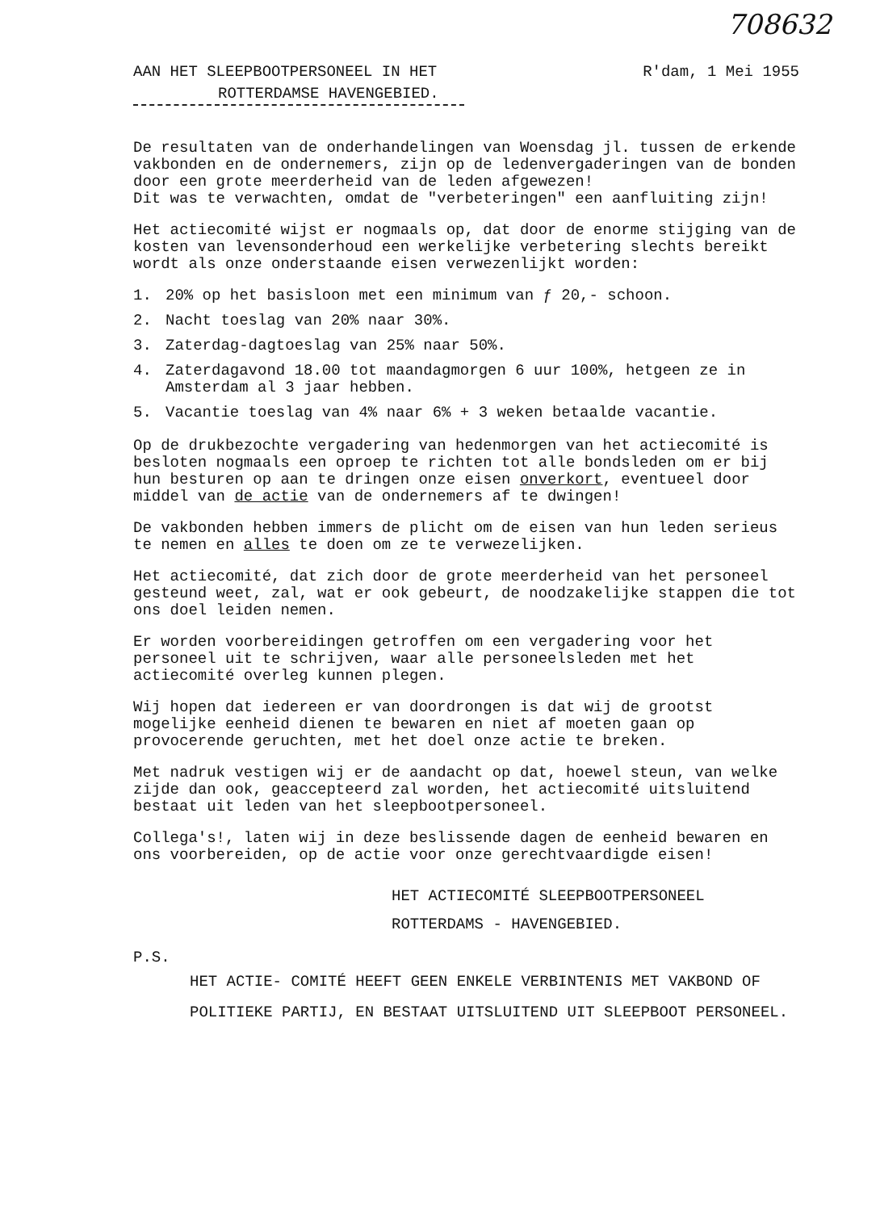708632
AAN HET SLEEPBOOTPERSONEEL IN HET R'dam, 1 Mei 1955
ROTTERDAMSE HAVENGEBIED.
De resultaten van de onderhandelingen van Woensdag jl. tussen de erkende vakbonden en de ondernemers, zijn op de ledenvergaderingen van de bonden door een grote meerderheid van de leden afgewezen!
Dit was te verwachten, omdat de "verbeteringen" een aanfluiting zijn!
Het actiecomité wijst er nogmaals op, dat door de enorme stijging van de kosten van levensonderhoud een werkelijke verbetering slechts bereikt wordt als onze onderstaande eisen verwezenlijkt worden:
1. 20% op het basisloon met een minimum van ƒ 20,- schoon.
2. Nacht toeslag van 20% naar 30%.
3. Zaterdag-dagtoeslag van 25% naar 50%.
4. Zaterdagavond 18.00 tot maandagmorgen 6 uur 100%, hetgeen ze in Amsterdam al 3 jaar hebben.
5. Vacantie toeslag van 4% naar 6% + 3 weken betaalde vacantie.
Op de drukbezochte vergadering van hedenmorgen van het actiecomité is besloten nogmaals een oproep te richten tot alle bondsleden om er bij hun besturen op aan te dringen onze eisen onverkort, eventueel door middel van de actie van de ondernemers af te dwingen!
De vakbonden hebben immers de plicht om de eisen van hun leden serieus te nemen en alles te doen om ze te verwezelijken.
Het actiecomité, dat zich door de grote meerderheid van het personeel gesteund weet, zal, wat er ook gebeurt, de noodzakelijke stappen die tot ons doel leiden nemen.
Er worden voorbereidingen getroffen om een vergadering voor het personeel uit te schrijven, waar alle personeelsleden met het actiecomité overleg kunnen plegen.
Wij hopen dat iedereen er van doordrongen is dat wij de grootst mogelijke eenheid dienen te bewaren en niet af moeten gaan op provocerende geruchten, met het doel onze actie te breken.
Met nadruk vestigen wij er de aandacht op dat, hoewel steun, van welke zijde dan ook, geaccepteerd zal worden, het actiecomité uitsluitend bestaat uit leden van het sleepbootpersoneel.
Collega's!, laten wij in deze beslissende dagen de eenheid bewaren en ons voorbereiden, op de actie voor onze gerechtvaardigde eisen!
HET ACTIECOMITÉ SLEEPBOOTPERSONEEL
ROTTERDAMS - HAVENGEBIED.
P.S.
HET ACTIE- COMITÉ HEEFT GEEN ENKELE VERBINTENIS MET VAKBOND OF POLITIEKE PARTIJ, EN BESTAAT UITSLUITEND UIT SLEEPBOOT PERSONEEL.